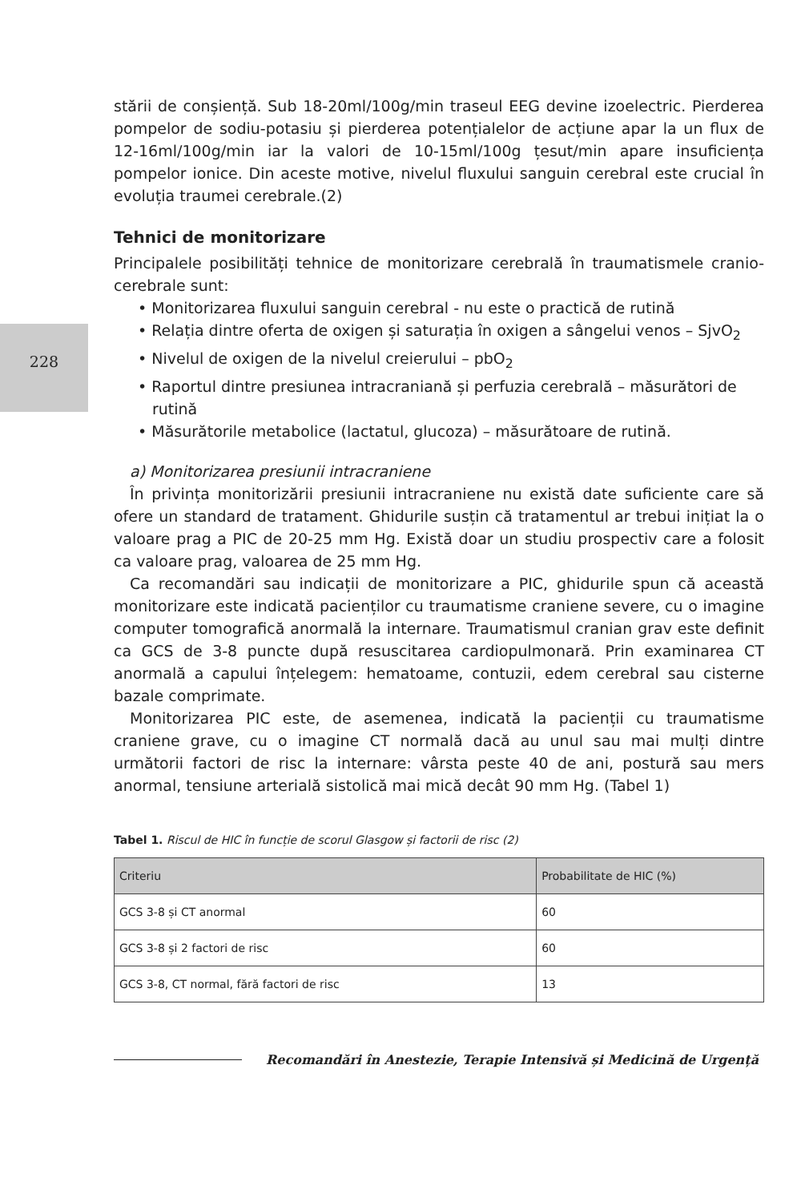228
stării de conșiență. Sub 18-20ml/100g/min traseul EEG devine izoelectric. Pierderea pompelor de sodiu-potasiu și pierderea potențialelor de acțiune apar la un flux de 12-16ml/100g/min iar la valori de 10-15ml/100g țesut/min apare insuficiența pompelor ionice. Din aceste motive, nivelul fluxului sanguin cerebral este crucial în evoluția traumei cerebrale.(2)
Tehnici de monitorizare
Principalele posibilități tehnice de monitorizare cerebrală în traumatismele cranio-cerebrale sunt:
• Monitorizarea fluxului sanguin cerebral - nu este o practică de rutină
• Relația dintre oferta de oxigen și saturația în oxigen a sângelui venos – SjvO<sub>2</sub>
• Nivelul de oxigen de la nivelul creierului – pbO<sub>2</sub>
• Raportul dintre presiunea intracraniană și perfuzia cerebrală – măsurători de rutină
• Măsurătorile metabolice (lactatul, glucoza) – măsurătoare de rutină.
a) Monitorizarea presiunii intracraniene
În privința monitorizării presiunii intracraniene nu există date suficiente care să ofere un standard de tratament. Ghidurile susțin că tratamentul ar trebui inițiat la o valoare prag a PIC de 20-25 mm Hg. Există doar un studiu prospectiv care a folosit ca valoare prag, valoarea de 25 mm Hg.
Ca recomandări sau indicații de monitorizare a PIC, ghidurile spun că această monitorizare este indicată pacienților cu traumatisme craniene severe, cu o imagine computer tomografică anormală la internare. Traumatismul cranian grav este definit ca GCS de 3-8 puncte după resuscitarea cardiopulmonară. Prin examinarea CT anormală a capului înțelegem: hematoame, contuzii, edem cerebral sau cisterne bazale comprimate.
Monitorizarea PIC este, de asemenea, indicată la pacienții cu traumatisme craniene grave, cu o imagine CT normală dacă au unul sau mai mulți dintre următorii factori de risc la internare: vârsta peste 40 de ani, postură sau mers anormal, tensiune arterială sistolică mai mică decât 90 mm Hg. (Tabel 1)
Tabel 1. Riscul de HIC în funcție de scorul Glasgow și factorii de risc (2)
| Criteriu | Probabilitate de HIC (%) |
| --- | --- |
| GCS 3-8 și CT anormal | 60 |
| GCS 3-8 și 2 factori de risc | 60 |
| GCS 3-8, CT normal, fără factori de risc | 13 |
Recomandări în Anestezie, Terapie Intensivă și Medicină de Urgență